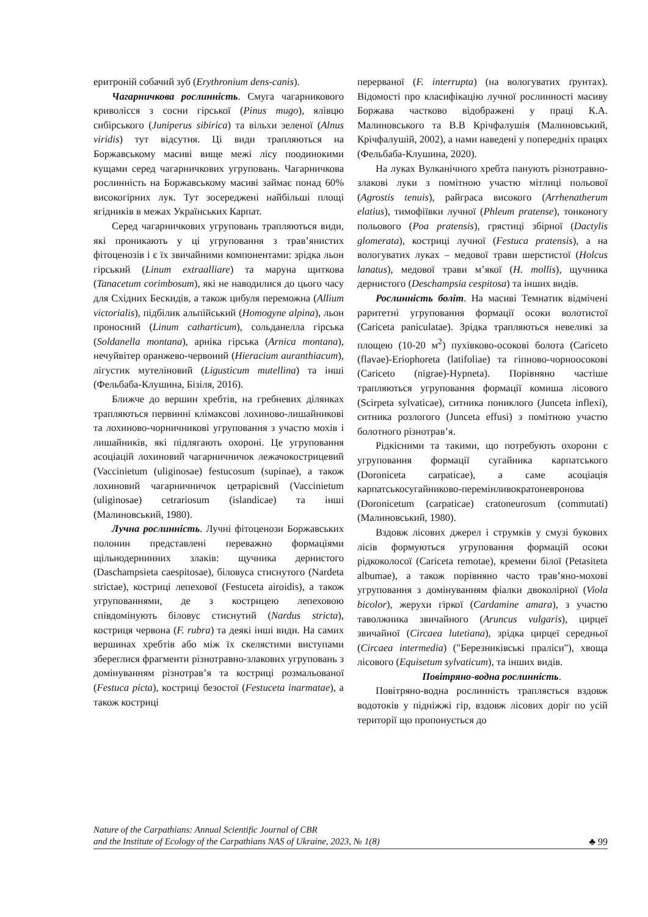еритроній собачий зуб (Erythronium dens-canis).
Чагарничкова рослинність. Смуга чагарникового криволісся з сосни гірської (Pinus mugo), ялівцю сибірського (Juniperus sibirica) та вільхи зеленої (Alnus viridis) тут відсутня. Ці види трапляються на Боржавському масиві вище межі лісу поодинокими кущами серед чагарничкових угруповань. Чагарничкова рослинність на Боржавському масиві займає понад 60% високогірних лук. Тут зосереджені найбільші площі ягідників в межах Українських Карпат.
Серед чагарничкових угруповань трапляються види, які проникають у ці угруповання з трав’янистих фітоценозів і є їх звичайними компонентами: зрідка льон гірський (Linum extraalliare) та маруна щиткова (Tanacetum corimbosum), які не наводилися до цього часу для Східних Бескидів, а також цибуля переможна (Allium victorialis), підбілик альпійський (Homogyne alpina), льон проносний (Linum catharticum), сольданелла гірська (Soldanella montana), арніка гірська (Arnica montana), нечуйвітер оранжево-червоний (Hieracium auranthiacum), лігустик мутеліновий (Ligusticum mutellina) та інші (Фельбаба-Клушина, Бізіля, 2016).
Ближче до вершин хребтів, на гребневих ділянках трапляються первинні клімаксові лохиново-лишайникові та лохиново-чорничникові угруповання з участю мохів і лишайників, які підлягають охороні. Це угруповання асоціацій лохиновий чагарничничок лежачокострицевий (Vaccinietum (uliginosae) festucosum (supinae), а також лохиновий чагарничничок цетрарієвий (Vaccinietum (uliginosae) cetrariosum (islandicae) та інші (Малиновський, 1980).
Лучна рослинність. Лучні фітоценози Боржавських полонин представлені переважно формаціями щільнодернинних злаків: щучника дернистого (Daschampsieta caespitosae), біловуса стиснутого (Nardeta strictae), костриці лепехової (Festuceta airoidis), а також угрупованнями, де з кострицею лепеховою співдомінують біловус стиснутий (Nardus stricta), костриця червона (F. rubra) та деякі інші види. На самих вершинах хребтів або між їх скелястими виступами збереглися фрагменти різнотравно-злакових угруповань з домінуванням різнотрав’я та костриці розмальованої (Festuca picta), костриці безостої (Festuceta inarmatae), а також костриці
перерваної (F. interrupta) (на вологуватих ґрунтах). Відомості про класифікацію лучної рослинності масиву Боржава частково відображені у праці К.А. Малиновського та В.В Крічфалушія (Малиновський, Крічфалушій, 2002), а нами наведені у попередніх працях (Фельбаба-Клушина, 2020).
На луках Вулканічного хребта панують різнотравно-злакові луки з помітною участю мітлиці польової (Agrostis tenuis), райграса високого (Arrhenatherum elatius), тимофіївки лучної (Phleum pratense), тонконогу польового (Poa pratensis), грястиці збірної (Dactylis glomerata), костриці лучної (Festuca pratensis), а на вологуватих луках – медової трави шерстистої (Holcus lanatus), медової трави м’якої (H. mollis), щучника дернистого (Deschampsia cespitosa) та інших видів.
Рослинність боліт. На масиві Темнатик відмічені раритетні угруповання формації осоки волотистої (Cariceta paniculatae). Зрідка трапляються невеликі за площею (10-20 м<sup>2</sup>) пухівково-осокові болота (Cariceto (flavae)-Eriophoreta (latifoliae) та гіпново-чорноосокові (Cariceto (nigrae)-Hypneta). Порівняно частіше трапляються угруповання формації комиша лісового (Scirpeta sylvaticae), ситника пониклого (Junceta inflexi), ситника розлогого (Junceta effusi) з помітною участю болотного різнотрав’я.
Рідкісними та такими, що потребують охорони є угруповання формації сугайника карпатського (Doroniceta carpaticae), а саме асоціація карпатськосугайниково-перемінливократоневронова (Doronicetum (carpaticae) cratoneurosum (commutati) (Малиновський, 1980).
Вздовж лісових джерел і струмків у смузі букових лісів формуються угруповання формацій осоки рідкоколосої (Cariceta remotae), кремени білої (Petasiteta albumae), а також порівняно часто трав’яно-мохові угруповання з домінуванням фіалки двоколірної (Viola bicolor), жерухи гіркої (Cardamine amara), з участю таволжника звичайного (Aruncus vulgaris), цирцеї звичайної (Circaea lutetiana), зрідка цирцеї середньої (Circaea intermedia) ("Березниківські праліси"), хвоща лісового (Equisetum sylvaticum), та інших видів.
Повітряно-водна рослинність.
Повітряно-водна рослинність трапляється вздовж водотоків у підніжжі гір, вздовж лісових доріг по усій території що пропонується до
Nature of the Carpathians: Annual Scientific Journal of CBR
and the Institute of Ecology of the Carpathians NAS of Ukraine, 2023, № 1(8)
♣ 99